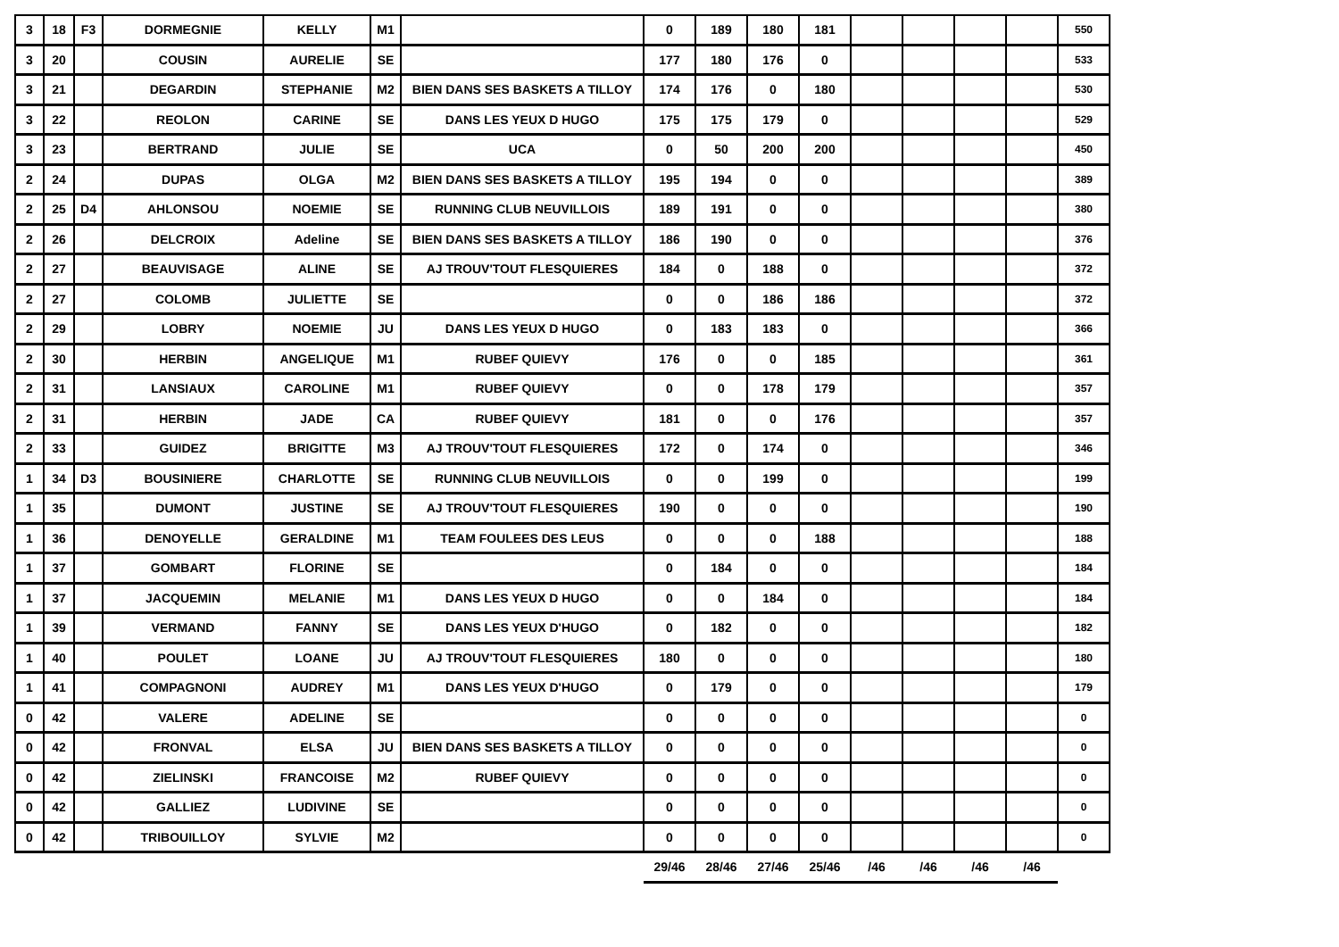| 3 | 18 | F3 | DORMEGNIE | KELLY | M1 | | 0 | 189 | 180 | 181 | | | | | 550 |
| 3 | 20 | | COUSIN | AURELIE | SE | | 177 | 180 | 176 | 0 | | | | | 533 |
| 3 | 21 | | DEGARDIN | STEPHANIE | M2 | BIEN DANS SES BASKETS A TILLOY | 174 | 176 | 0 | 180 | | | | | 530 |
| 3 | 22 | | REOLON | CARINE | SE | DANS LES YEUX D HUGO | 175 | 175 | 179 | 0 | | | | | 529 |
| 3 | 23 | | BERTRAND | JULIE | SE | UCA | 0 | 50 | 200 | 200 | | | | | 450 |
| 2 | 24 | | DUPAS | OLGA | M2 | BIEN DANS SES BASKETS A TILLOY | 195 | 194 | 0 | 0 | | | | | 389 |
| 2 | 25 | D4 | AHLONSOU | NOEMIE | SE | RUNNING CLUB NEUVILLOIS | 189 | 191 | 0 | 0 | | | | | 380 |
| 2 | 26 | | DELCROIX | Adeline | SE | BIEN DANS SES BASKETS A TILLOY | 186 | 190 | 0 | 0 | | | | | 376 |
| 2 | 27 | | BEAUVISAGE | ALINE | SE | AJ TROUV'TOUT FLESQUIERES | 184 | 0 | 188 | 0 | | | | | 372 |
| 2 | 27 | | COLOMB | JULIETTE | SE | | 0 | 0 | 186 | 186 | | | | | 372 |
| 2 | 29 | | LOBRY | NOEMIE | JU | DANS LES YEUX D HUGO | 0 | 183 | 183 | 0 | | | | | 366 |
| 2 | 30 | | HERBIN | ANGELIQUE | M1 | RUBEF QUIEVY | 176 | 0 | 0 | 185 | | | | | 361 |
| 2 | 31 | | LANSIAUX | CAROLINE | M1 | RUBEF QUIEVY | 0 | 0 | 178 | 179 | | | | | 357 |
| 2 | 31 | | HERBIN | JADE | CA | RUBEF QUIEVY | 181 | 0 | 0 | 176 | | | | | 357 |
| 2 | 33 | | GUIDEZ | BRIGITTE | M3 | AJ TROUV'TOUT FLESQUIERES | 172 | 0 | 174 | 0 | | | | | 346 |
| 1 | 34 | D3 | BOUSINIERE | CHARLOTTE | SE | RUNNING CLUB NEUVILLOIS | 0 | 0 | 199 | 0 | | | | | 199 |
| 1 | 35 | | DUMONT | JUSTINE | SE | AJ TROUV'TOUT FLESQUIERES | 190 | 0 | 0 | 0 | | | | | 190 |
| 1 | 36 | | DENOYELLE | GERALDINE | M1 | TEAM FOULEES DES LEUS | 0 | 0 | 0 | 188 | | | | | 188 |
| 1 | 37 | | GOMBART | FLORINE | SE | | 0 | 184 | 0 | 0 | | | | | 184 |
| 1 | 37 | | JACQUEMIN | MELANIE | M1 | DANS LES YEUX D HUGO | 0 | 0 | 184 | 0 | | | | | 184 |
| 1 | 39 | | VERMAND | FANNY | SE | DANS LES YEUX D'HUGO | 0 | 182 | 0 | 0 | | | | | 182 |
| 1 | 40 | | POULET | LOANE | JU | AJ TROUV'TOUT FLESQUIERES | 180 | 0 | 0 | 0 | | | | | 180 |
| 1 | 41 | | COMPAGNONI | AUDREY | M1 | DANS LES YEUX D'HUGO | 0 | 179 | 0 | 0 | | | | | 179 |
| 0 | 42 | | VALERE | ADELINE | SE | | 0 | 0 | 0 | 0 | | | | | 0 |
| 0 | 42 | | FRONVAL | ELSA | JU | BIEN DANS SES BASKETS A TILLOY | 0 | 0 | 0 | 0 | | | | | 0 |
| 0 | 42 | | ZIELINSKI | FRANCOISE | M2 | RUBEF QUIEVY | 0 | 0 | 0 | 0 | | | | | 0 |
| 0 | 42 | | GALLIEZ | LUDIVINE | SE | | 0 | 0 | 0 | 0 | | | | | 0 |
| 0 | 42 | | TRIBOUILLOY | SYLVIE | M2 | | 0 | 0 | 0 | 0 | | | | | 0 |
| | | | | | | | 29/46 | 28/46 | 27/46 | 25/46 | /46 | /46 | /46 | /46 | |